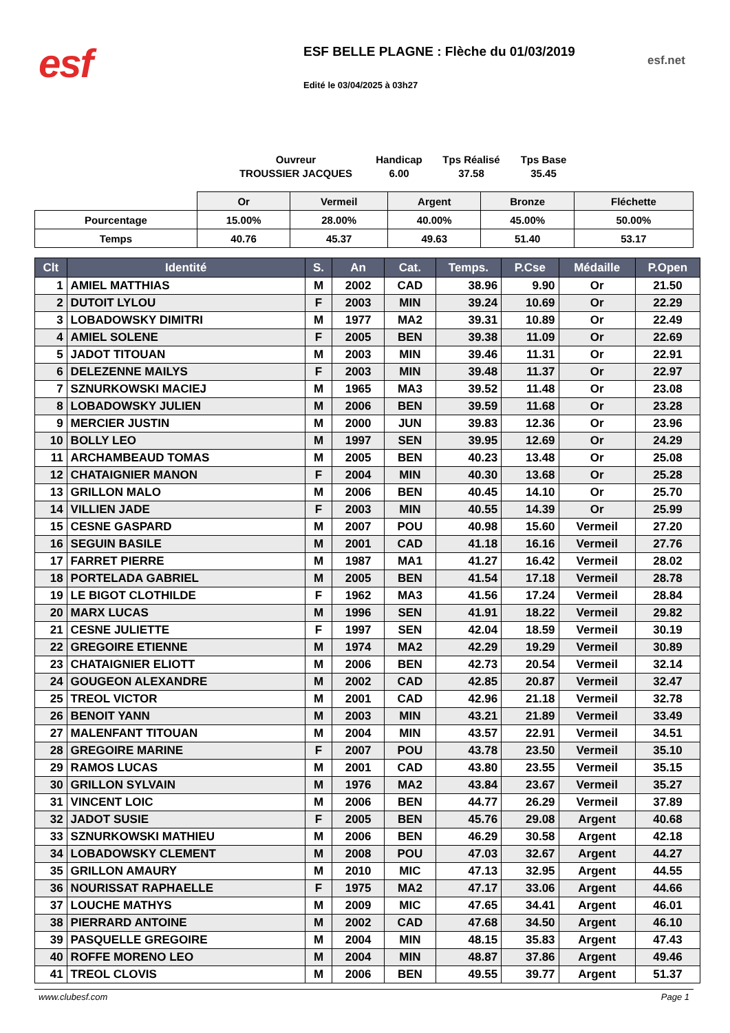esf
ESF BELLE PLAGNE : Flèche du 01/03/2019
Edité le 03/04/2025 à 03h27
esf.net
Ouvreur
TROUSSIER JACQUES
Handicap
6.00
Tps Réalisé
37.58
Tps Base
35.45
| | Or | Vermeil | Argent | Bronze | Fléchette |
| Pourcentage | 15.00% | 28.00% | 40.00% | 45.00% | 50.00% |
| Temps | 40.76 | 45.37 | 49.63 | 51.40 | 53.17 |
| Clt | Identité | S. | An | Cat. | Temps. | P.Cse | Médaille | P.Open |
| --- | --- | --- | --- | --- | --- | --- | --- | --- |
| 1 | AMIEL MATTHIAS | M | 2002 | CAD | 38.96 | 9.90 | Or | 21.50 |
| 2 | DUTOIT LYLOU | F | 2003 | MIN | 39.24 | 10.69 | Or | 22.29 |
| 3 | LOBADOWSKY DIMITRI | M | 1977 | MA2 | 39.31 | 10.89 | Or | 22.49 |
| 4 | AMIEL SOLENE | F | 2005 | BEN | 39.38 | 11.09 | Or | 22.69 |
| 5 | JADOT TITOUAN | M | 2003 | MIN | 39.46 | 11.31 | Or | 22.91 |
| 6 | DELEZENNE MAILYS | F | 2003 | MIN | 39.48 | 11.37 | Or | 22.97 |
| 7 | SZNURKOWSKI MACIEJ | M | 1965 | MA3 | 39.52 | 11.48 | Or | 23.08 |
| 8 | LOBADOWSKY JULIEN | M | 2006 | BEN | 39.59 | 11.68 | Or | 23.28 |
| 9 | MERCIER JUSTIN | M | 2000 | JUN | 39.83 | 12.36 | Or | 23.96 |
| 10 | BOLLY LEO | M | 1997 | SEN | 39.95 | 12.69 | Or | 24.29 |
| 11 | ARCHAMBEAUD TOMAS | M | 2005 | BEN | 40.23 | 13.48 | Or | 25.08 |
| 12 | CHATAIGNIER MANON | F | 2004 | MIN | 40.30 | 13.68 | Or | 25.28 |
| 13 | GRILLON MALO | M | 2006 | BEN | 40.45 | 14.10 | Or | 25.70 |
| 14 | VILLIEN JADE | F | 2003 | MIN | 40.55 | 14.39 | Or | 25.99 |
| 15 | CESNE GASPARD | M | 2007 | POU | 40.98 | 15.60 | Vermeil | 27.20 |
| 16 | SEGUIN BASILE | M | 2001 | CAD | 41.18 | 16.16 | Vermeil | 27.76 |
| 17 | FARRET PIERRE | M | 1987 | MA1 | 41.27 | 16.42 | Vermeil | 28.02 |
| 18 | PORTELADA GABRIEL | M | 2005 | BEN | 41.54 | 17.18 | Vermeil | 28.78 |
| 19 | LE BIGOT CLOTHILDE | F | 1962 | MA3 | 41.56 | 17.24 | Vermeil | 28.84 |
| 20 | MARX LUCAS | M | 1996 | SEN | 41.91 | 18.22 | Vermeil | 29.82 |
| 21 | CESNE JULIETTE | F | 1997 | SEN | 42.04 | 18.59 | Vermeil | 30.19 |
| 22 | GREGOIRE ETIENNE | M | 1974 | MA2 | 42.29 | 19.29 | Vermeil | 30.89 |
| 23 | CHATAIGNIER ELIOTT | M | 2006 | BEN | 42.73 | 20.54 | Vermeil | 32.14 |
| 24 | GOUGEON ALEXANDRE | M | 2002 | CAD | 42.85 | 20.87 | Vermeil | 32.47 |
| 25 | TREOL VICTOR | M | 2001 | CAD | 42.96 | 21.18 | Vermeil | 32.78 |
| 26 | BENOIT YANN | M | 2003 | MIN | 43.21 | 21.89 | Vermeil | 33.49 |
| 27 | MALENFANT TITOUAN | M | 2004 | MIN | 43.57 | 22.91 | Vermeil | 34.51 |
| 28 | GREGOIRE MARINE | F | 2007 | POU | 43.78 | 23.50 | Vermeil | 35.10 |
| 29 | RAMOS LUCAS | M | 2001 | CAD | 43.80 | 23.55 | Vermeil | 35.15 |
| 30 | GRILLON SYLVAIN | M | 1976 | MA2 | 43.84 | 23.67 | Vermeil | 35.27 |
| 31 | VINCENT LOIC | M | 2006 | BEN | 44.77 | 26.29 | Vermeil | 37.89 |
| 32 | JADOT SUSIE | F | 2005 | BEN | 45.76 | 29.08 | Argent | 40.68 |
| 33 | SZNURKOWSKI MATHIEU | M | 2006 | BEN | 46.29 | 30.58 | Argent | 42.18 |
| 34 | LOBADOWSKY CLEMENT | M | 2008 | POU | 47.03 | 32.67 | Argent | 44.27 |
| 35 | GRILLON AMAURY | M | 2010 | MIC | 47.13 | 32.95 | Argent | 44.55 |
| 36 | NOURISSAT RAPHAELLE | F | 1975 | MA2 | 47.17 | 33.06 | Argent | 44.66 |
| 37 | LOUCHE MATHYS | M | 2009 | MIC | 47.65 | 34.41 | Argent | 46.01 |
| 38 | PIERRARD ANTOINE | M | 2002 | CAD | 47.68 | 34.50 | Argent | 46.10 |
| 39 | PASQUELLE GREGOIRE | M | 2004 | MIN | 48.15 | 35.83 | Argent | 47.43 |
| 40 | ROFFE MORENO LEO | M | 2004 | MIN | 48.87 | 37.86 | Argent | 49.46 |
| 41 | TREOL CLOVIS | M | 2006 | BEN | 49.55 | 39.77 | Argent | 51.37 |
www.clubesf.com Page 1